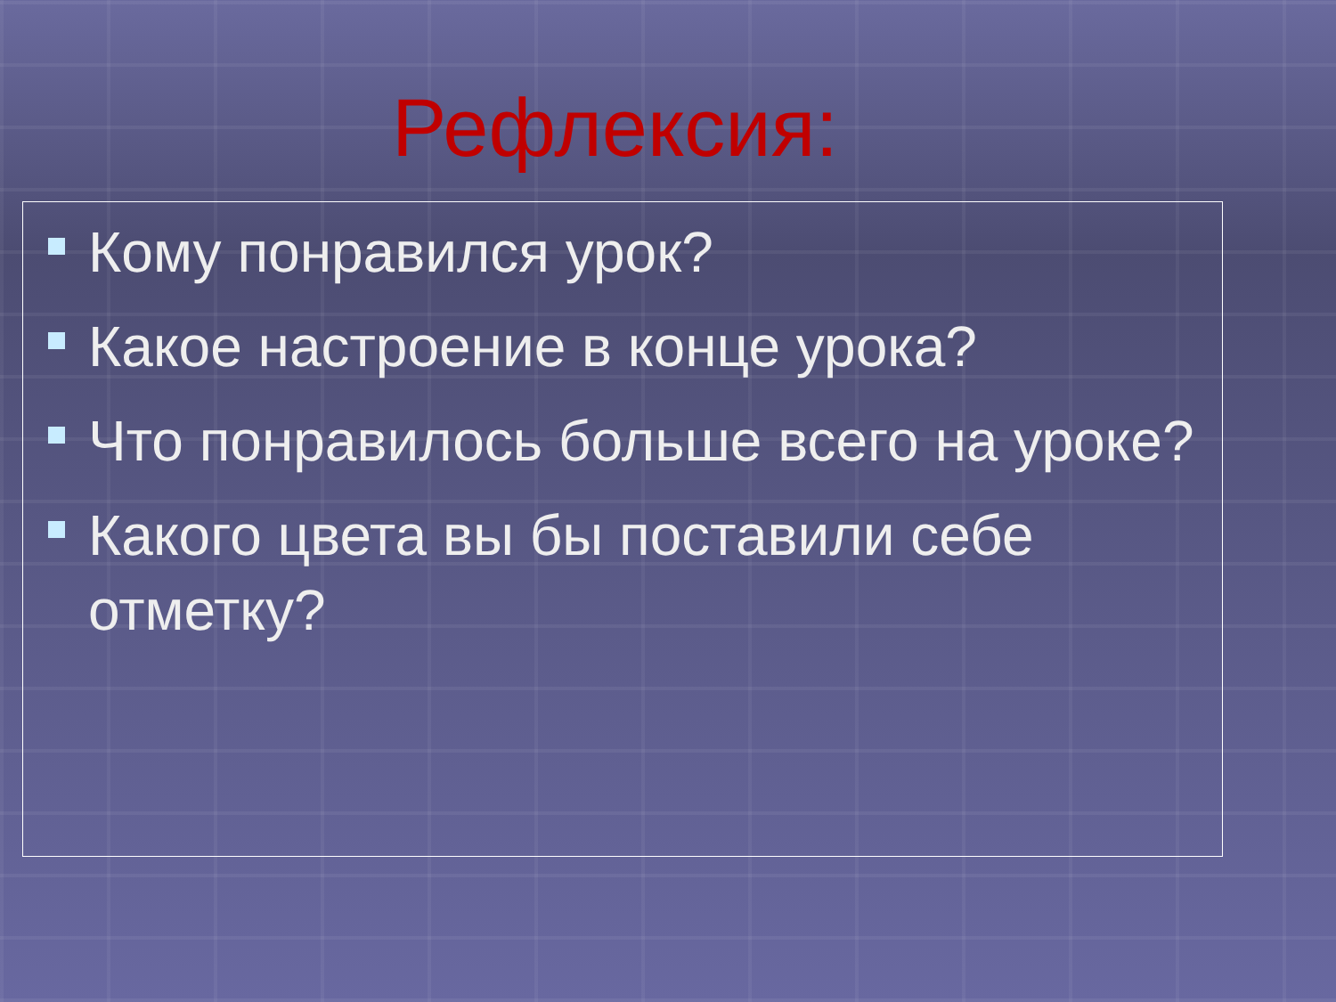Рефлексия:
Кому понравился урок?
Какое настроение в конце урока?
Что понравилось больше всего на уроке?
Какого цвета вы бы поставили себе отметку?